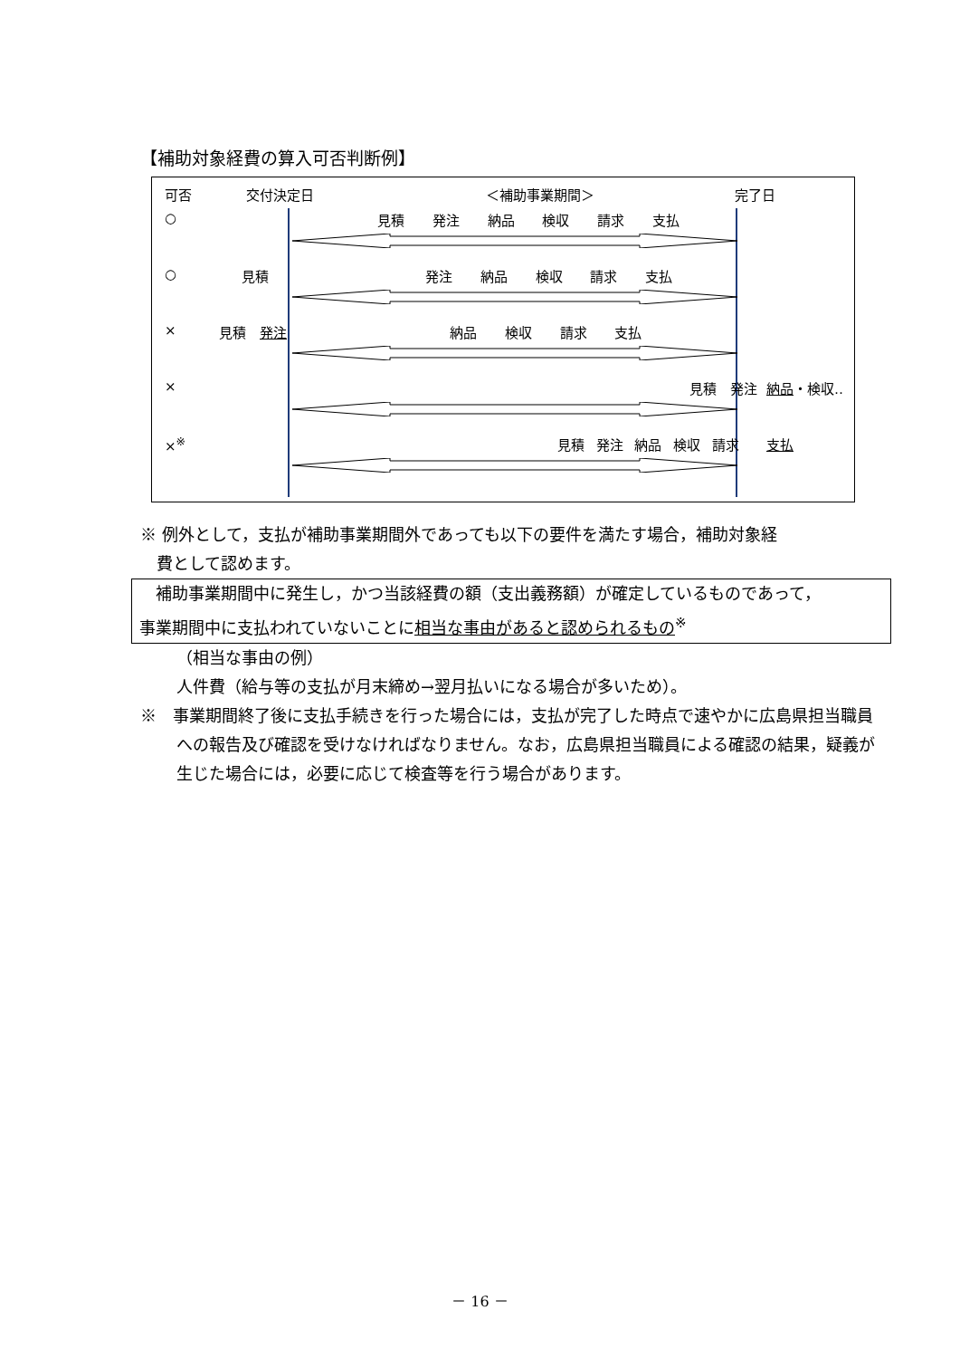【補助対象経費の算入可否判断例】
可否 交付決定日 ＜補助事業期間＞ 完了日
○ 見積 発注 納品 検収 請求 支払
○ 見積 発注 納品 検収 請求 支払
× 見積　発注 納品 検収 請求 支払
× 見積　発注 納品・検収‥
×<sup>※</sup> 見積 発注 納品 検収 請求 支払
※ 例外として，支払が補助事業期間外であっても以下の要件を満たす場合，補助対象経
　費として認めます。
　補助事業期間中に発生し，かつ当該経費の額（支出義務額）が確定しているものであって，
事業期間中に支払われていないことに相当な事由があると認められるもの<sup>※</sup>
（相当な事由の例）
人件費（給与等の支払が月末締め→翌月払いになる場合が多いため）。
※　事業期間終了後に支払手続きを行った場合には，支払が完了した時点で速やかに広島県担当職員への報告及び確認を受けなければなりません。なお，広島県担当職員による確認の結果，疑義が生じた場合には，必要に応じて検査等を行う場合があります。
－ 16 －